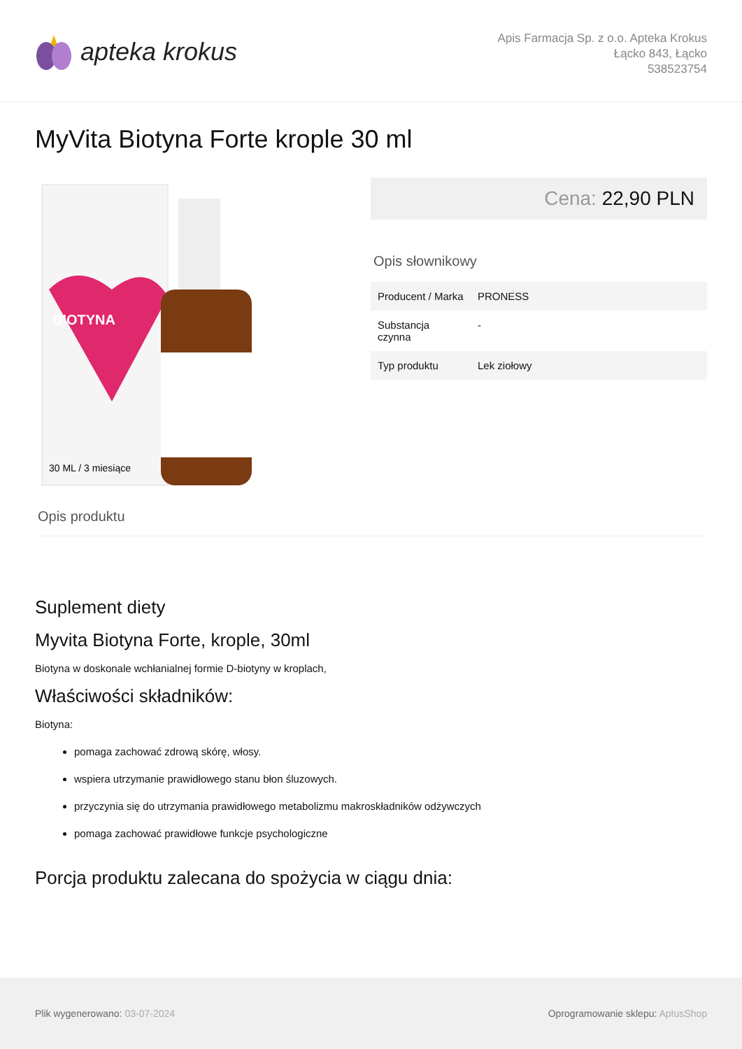apteka krokus
Apis Farmacja Sp. z o.o. Apteka Krokus
Łącko 843, Łącko
538523754
MyVita Biotyna Forte krople 30 ml
BIOTYNA
30 ML / 3 miesiące
Cena: 22,90 PLN
Opis słownikowy
| Producent / Marka | PRONESS |
| Substancja czynna | - |
| Typ produktu | Lek ziołowy |
Opis produktu
Suplement diety
Myvita Biotyna Forte, krople, 30ml
Biotyna w doskonale wchłanialnej formie D-biotyny w kroplach,
Właściwości składników:
Biotyna:
pomaga zachować zdrową skórę, włosy.
wspiera utrzymanie prawidłowego stanu błon śluzowych.
przyczynia się do utrzymania prawidłowego metabolizmu makroskładników odżywczych
pomaga zachować prawidłowe funkcje psychologiczne
Porcja produktu zalecana do spożycia w ciągu dnia:
Plik wygenerowano: 03-07-2024
Oprogramowanie sklepu: AptusShop